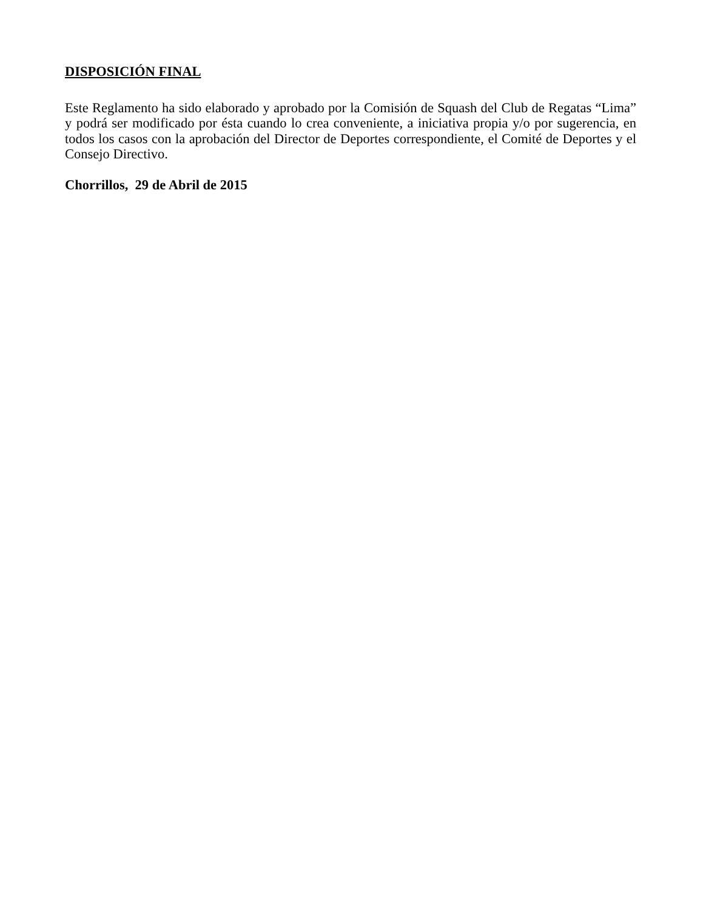DISPOSICIÓN FINAL
Este Reglamento ha sido elaborado y aprobado por la Comisión de Squash del Club de Regatas “Lima” y podrá ser modificado por ésta cuando lo crea conveniente, a iniciativa propia y/o por sugerencia, en todos los casos con la aprobación del Director de Deportes correspondiente, el Comité de Deportes y el Consejo Directivo.
Chorrillos, 29 de Abril de 2015